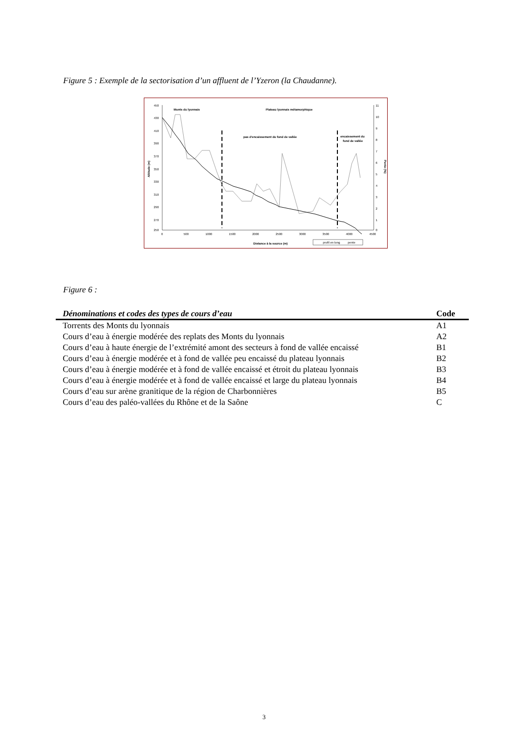Figure 5 : Exemple de la sectorisation d’un affluent de l’Yzeron (la Chaudanne).
450
430
410
390
370
350
330
310
290
270
250
11
10
9
8
7
6
5
4
3
2
1
0
0
500
1000
1500
2000
2500
3000
3500
4000
4500
Distance à la source (m)
Altitude (m)
Pente (%)
Monts du lyonnais
Plateau lyonnais métamorphique
pas d'encaissement du fond de vallée
encaissement du
fond de vallée
profil en long
pente
Figure 6 :
| Dénominations et codes des types de cours d’eau | Code |
| --- | --- |
| Torrents des Monts du lyonnais | A1 |
| Cours d’eau à énergie modérée des replats des Monts du lyonnais | A2 |
| Cours d’eau à haute énergie de l’extrémité amont des secteurs à fond de vallée encaissé | B1 |
| Cours d’eau à énergie modérée et à fond de vallée peu encaissé du plateau lyonnais | B2 |
| Cours d’eau à énergie modérée et à fond de vallée encaissé et étroit du plateau lyonnais | B3 |
| Cours d’eau à énergie modérée et à fond de vallée encaissé et large du plateau lyonnais | B4 |
| Cours d’eau sur arène granitique de la région de Charbonnières | B5 |
| Cours d’eau des paléo-vallées du Rhône et de la Saône | C |
3